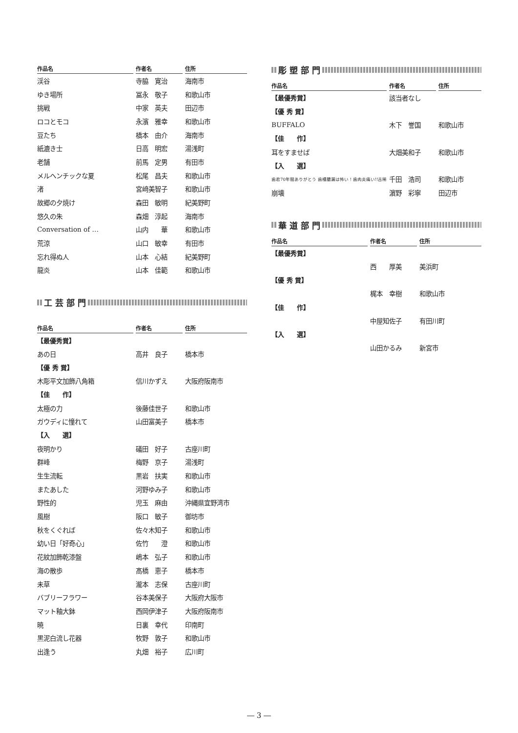| 作品名 | 作者名 | 住所 |
| --- | --- | --- |
| 渓谷 | 寺脇 寛治 | 海南市 |
| ゆき場所 | 冨永 敬子 | 和歌山市 |
| 挑戦 | 中家 英夫 | 田辺市 |
| ロコとモコ | 永濱 雅幸 | 和歌山市 |
| 豆たち | 橋本 由介 | 海南市 |
| 紙漉き士 | 日高 明宏 | 湯浅町 |
| 老舗 | 前馬 定男 | 有田市 |
| メルヘンチックな夏 | 松尾 昌夫 | 和歌山市 |
| 渚 | 宮﨑美智子 | 和歌山市 |
| 故郷の夕焼け | 森田 敏明 | 紀美野町 |
| 悠久の朱 | 森畑 淳起 | 海南市 |
| Conversation of … | 山内 華 | 和歌山市 |
| 荒涼 | 山口 敏幸 | 有田市 |
| 忘れ得ぬ人 | 山本 心結 | 紀美野町 |
| 龍炎 | 山本 佳範 | 和歌山市 |
工 芸 部 門
| 作品名 | 作者名 | 住所 |
| --- | --- | --- |
| 【最優秀賞】 | | |
| あの日 | 高井 良子 | 橋本市 |
| 【優 秀 賞】 | | |
| 木彫平文加飾八角箱 | 信川かずえ | 大阪府阪南市 |
| 【佳 作】 | | |
| 太極の力 | 後藤佳世子 | 和歌山市 |
| ガウディに憧れて | 山田富美子 | 橋本市 |
| 【入 選】 | | |
| 夜明かり | 礒田 好子 | 古座川町 |
| 群峰 | 梅野 京子 | 湯浅町 |
| 生生流転 | 黒岩 扶実 | 和歌山市 |
| またあした | 河野ゆみ子 | 和歌山市 |
| 野性的 | 児玉 麻由 | 沖縄県宜野湾市 |
| 風樹 | 阪口 敏子 | 御坊市 |
| 秋をくぐれば | 佐々木知子 | 和歌山市 |
| 幼い日「好奇心」 | 佐竹 澄 | 和歌山市 |
| 花紋加飾乾漆盤 | 嶋本 弘子 | 和歌山市 |
| 海の散歩 | 髙橋 恵子 | 橋本市 |
| 未草 | 瀧本 志保 | 古座川町 |
| バブリーフラワー | 谷本美保子 | 大阪府大阪市 |
| マット釉大鉢 | 西岡伊津子 | 大阪府阪南市 |
| 暁 | 日裏 幸代 | 印南町 |
| 黒泥白流し花器 | 牧野 敦子 | 和歌山市 |
| 出逢う | 丸畑 裕子 | 広川町 |
彫 塑 部 門
| 作品名 | 作者名 | 住所 |
| --- | --- | --- |
| 【最優秀賞】 | 該当者なし | |
| 【優 秀 賞】 | | |
| BUFFALO | 木下 誉国 | 和歌山市 |
| 【佳 作】 | | |
| 耳をすませば | 大畑美和子 | 和歌山市 |
| 【入 選】 | | |
| 歯君70年間ありがとう 歯槽膿漏は怖い！歯肉炎痛い!!古稀 | 千田 浩司 | 和歌山市 |
| 崩壊 | 濵野 彩寧 | 田辺市 |
華 道 部 門
| 作品名 | 作者名 | 住所 |
| --- | --- | --- |
| 【最優秀賞】 | | |
| | 西 厚美 | 美浜町 |
| 【優 秀 賞】 | | |
| | 梶本 幸樹 | 和歌山市 |
| 【佳 作】 | | |
| | 中屋知佐子 | 有田川町 |
| 【入 選】 | | |
| | 山田かるみ | 新宮市 |
― 3 ―